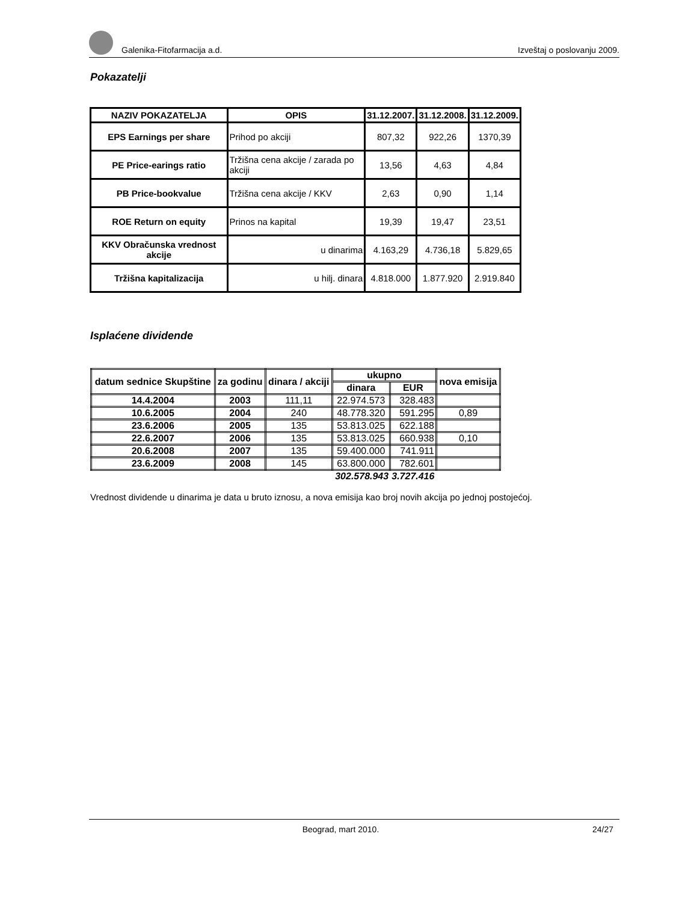Galenika-Fitofarmacija a.d. Izveštaj o poslovanju 2009.
Pokazatelji
| NAZIV POKAZATELJA | OPIS | 31.12.2007. | 31.12.2008. | 31.12.2009. |
| --- | --- | --- | --- | --- |
| EPS Earnings per share | Prihod po akciji | 807,32 | 922,26 | 1370,39 |
| PE Price-earings ratio | Tržišna cena akcije / zarada po akciji | 13,56 | 4,63 | 4,84 |
| PB Price-bookvalue | Tržišna cena akcije / KKV | 2,63 | 0,90 | 1,14 |
| ROE Return on equity | Prinos na kapital | 19,39 | 19,47 | 23,51 |
| KKV Obračunska vrednost akcije | u dinarima | 4.163,29 | 4.736,18 | 5.829,65 |
| Tržišna kapitalizacija | u hilj. dinara | 4.818.000 | 1.877.920 | 2.919.840 |
Isplaćene dividende
| datum sednice Skupštine | za godinu | dinara / akciji | ukupno | | nova emisija |
| --- | --- | --- | --- | --- | --- |
| | | | dinara | EUR | |
| 14.4.2004 | 2003 | 111,11 | 22.974.573 | 328.483 | |
| 10.6.2005 | 2004 | 240 | 48.778.320 | 591.295 | 0,89 |
| 23.6.2006 | 2005 | 135 | 53.813.025 | 622.188 | |
| 22.6.2007 | 2006 | 135 | 53.813.025 | 660.938 | 0,10 |
| 20.6.2008 | 2007 | 135 | 59.400.000 | 741.911 | |
| 23.6.2009 | 2008 | 145 | 63.800.000 | 782.601 | |
| | | | 302.578.943 | 3.727.416 | |
Vrednost dividende u dinarima je data u bruto iznosu, a nova emisija kao broj novih akcija po jednoj postojećoj.
Beograd, mart 2010. 24/27